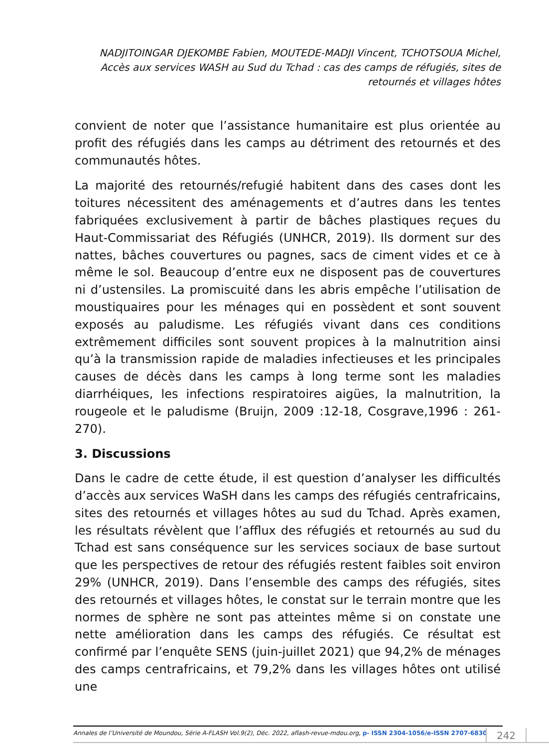NADJITOINGAR DJEKOMBE Fabien, MOUTEDE-MADJI Vincent, TCHOTSOUA Michel, Accès aux services WASH au Sud du Tchad : cas des camps de réfugiés, sites de retournés et villages hôtes
convient de noter que l’assistance humanitaire est plus orientée au profit des réfugiés dans les camps au détriment des retournés et des communautés hôtes.
La majorité des retournés/refugié habitent dans des cases dont les toitures nécessitent des aménagements et d’autres dans les tentes fabriquées exclusivement à partir de bâches plastiques reçues du Haut-Commissariat des Réfugiés (UNHCR, 2019). Ils dorment sur des nattes, bâches couvertures ou pagnes, sacs de ciment vides et ce à même le sol. Beaucoup d’entre eux ne disposent pas de couvertures ni d’ustensiles. La promiscuité dans les abris empêche l’utilisation de moustiquaires pour les ménages qui en possèdent et sont souvent exposés au paludisme. Les réfugiés vivant dans ces conditions extrêmement difficiles sont souvent propices à la malnutrition ainsi qu’à la transmission rapide de maladies infectieuses et les principales causes de décès dans les camps à long terme sont les maladies diarrhéiques, les infections respiratoires aigües, la malnutrition, la rougeole et le paludisme (Bruijn, 2009 :12-18, Cosgrave,1996 : 261-270).
3. Discussions
Dans le cadre de cette étude, il est question d’analyser les difficultés d’accès aux services WaSH dans les camps des réfugiés centrafricains, sites des retournés et villages hôtes au sud du Tchad. Après examen, les résultats révèlent que l’afflux des réfugiés et retournés au sud du Tchad est sans conséquence sur les services sociaux de base surtout que les perspectives de retour des réfugiés restent faibles soit environ 29% (UNHCR, 2019). Dans l’ensemble des camps des réfugiés, sites des retournés et villages hôtes, le constat sur le terrain montre que les normes de sphère ne sont pas atteintes même si on constate une nette amélioration dans les camps des réfugiés. Ce résultat est confirmé par l’enquête SENS (juin-juillet 2021) que 94,2% de ménages des camps centrafricains, et 79,2% dans les villages hôtes ont utilisé une
Annales de l’Université de Moundou, Série A-FLASH Vol.9(2), Déc. 2022, aflash-revue-mdou.org, p- ISSN 2304-1056/e-ISSN 2707-6830
242